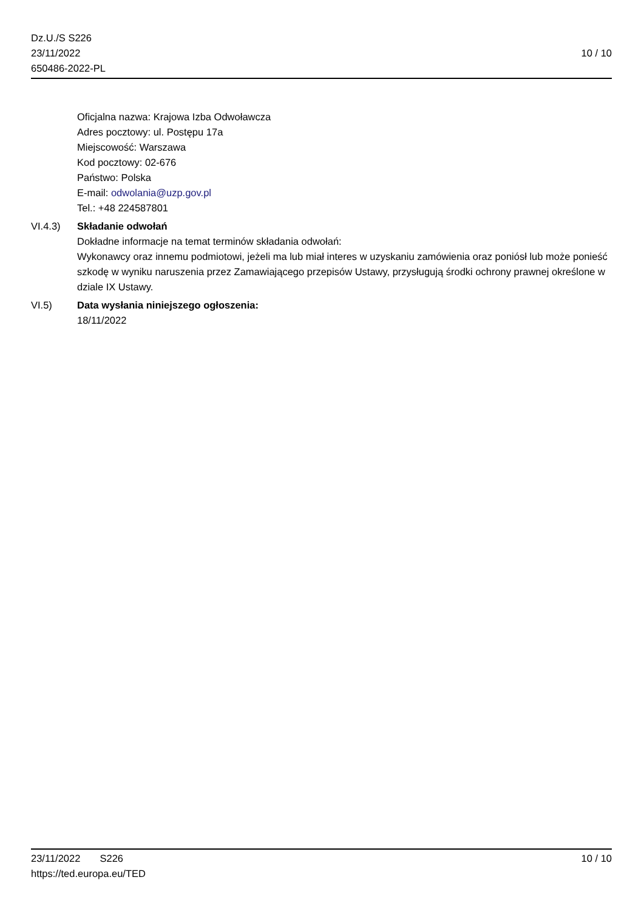Dz.U./S S226
23/11/2022
650486-2022-PL
10 / 10
Oficjalna nazwa: Krajowa Izba Odwoławcza
Adres pocztowy: ul. Postępu 17a
Miejscowość: Warszawa
Kod pocztowy: 02-676
Państwo: Polska
E-mail: odwolania@uzp.gov.pl
Tel.: +48 224587801
VI.4.3) Składanie odwołań
Dokładne informacje na temat terminów składania odwołań:
Wykonawcy oraz innemu podmiotowi, jeżeli ma lub miał interes w uzyskaniu zamówienia oraz poniósł lub może ponieść szkodę w wyniku naruszenia przez Zamawiającego przepisów Ustawy, przysługują środki ochrony prawnej określone w dziale IX Ustawy.
VI.5) Data wysłania niniejszego ogłoszenia:
18/11/2022
23/11/2022 S226 10 / 10
https://ted.europa.eu/TED